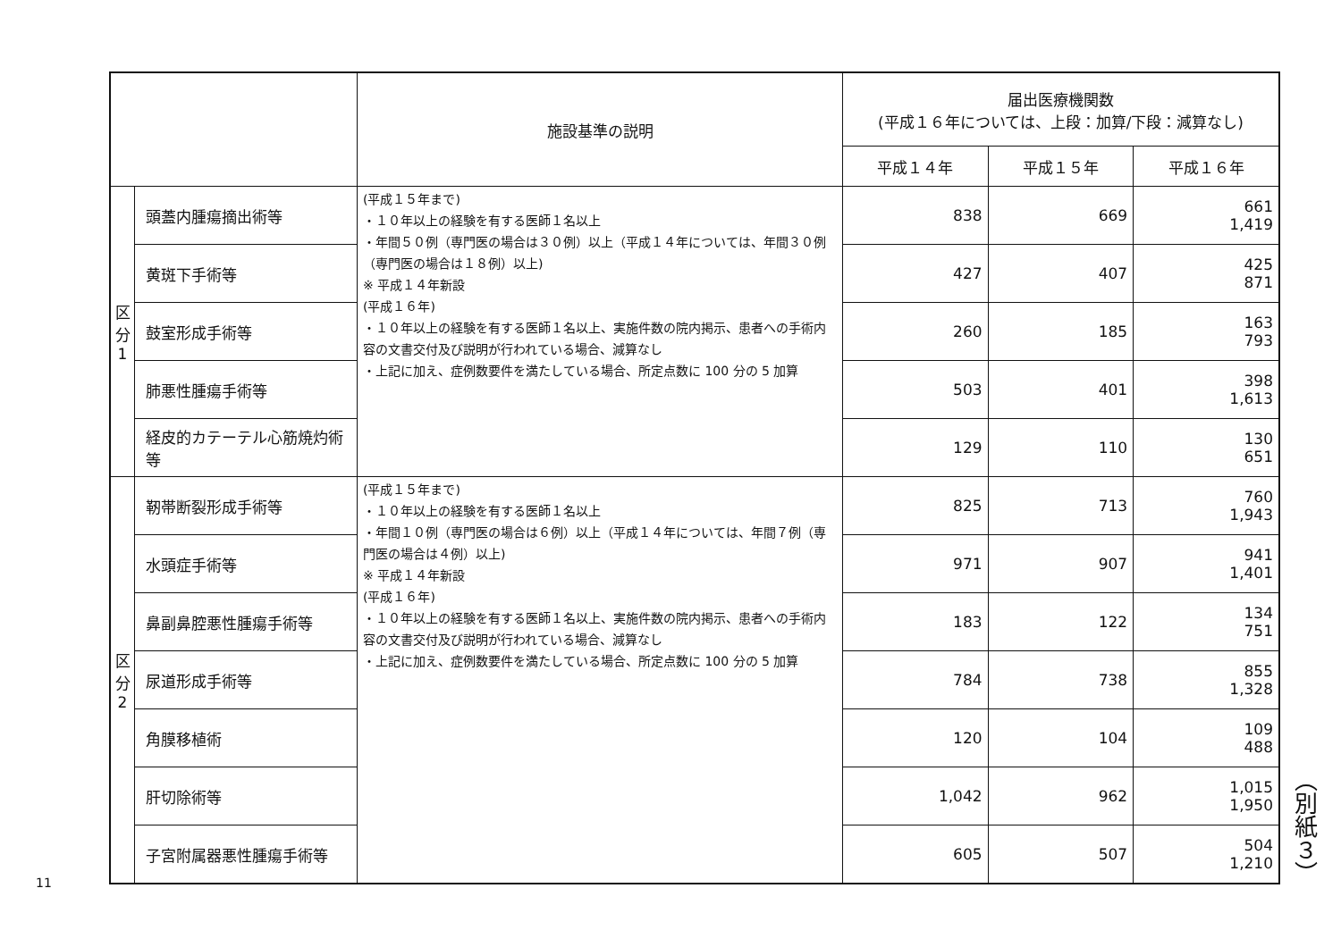| | | 施設基準の説明 | 届出医療機関数 (平成１６年については、上段：加算/下段：減算なし) | | |
| --- | --- | --- | --- | --- | --- |
| | | | 平成１４年 | 平成１５年 | 平成１６年 |
| 区 分 1 | 頭蓋内腫瘍摘出術等 | (平成１５年まで) ・１０年以上の経験を有する医師１名以上 ・年間５０例（専門医の場合は３０例）以上（平成１４年については、年間３０例（専門医の場合は１８例）以上) ※ 平成１４年新設 (平成１６年) ・１０年以上の経験を有する医師１名以上、実施件数の院内掲示、患者への手術内容の文書交付及び説明が行われている場合、減算なし ・上記に加え、症例数要件を満たしている場合、所定点数に 100 分の 5 加算 | 838 | 669 | 661 1,419 |
| | 黄斑下手術等 | | 427 | 407 | 425 871 |
| | 鼓室形成手術等 | | 260 | 185 | 163 793 |
| | 肺悪性腫瘍手術等 | | 503 | 401 | 398 1,613 |
| | 経皮的カテーテル心筋焼灼術等 | | 129 | 110 | 130 651 |
| 区 分 2 | 靭帯断裂形成手術等 | (平成１５年まで) ・１０年以上の経験を有する医師１名以上 ・年間１０例（専門医の場合は６例）以上（平成１４年については、年間７例（専門医の場合は４例）以上) ※ 平成１４年新設 (平成１６年) ・１０年以上の経験を有する医師１名以上、実施件数の院内掲示、患者への手術内容の文書交付及び説明が行われている場合、減算なし ・上記に加え、症例数要件を満たしている場合、所定点数に 100 分の 5 加算 | 825 | 713 | 760 1,943 |
| | 水頭症手術等 | | 971 | 907 | 941 1,401 |
| | 鼻副鼻腔悪性腫瘍手術等 | | 183 | 122 | 134 751 |
| | 尿道形成手術等 | | 784 | 738 | 855 1,328 |
| | 角膜移植術 | | 120 | 104 | 109 488 |
| | 肝切除術等 | | 1,042 | 962 | 1,015 1,950 |
| | 子宮附属器悪性腫瘍手術等 | | 605 | 507 | 504 1,210 |
（別紙３）
11